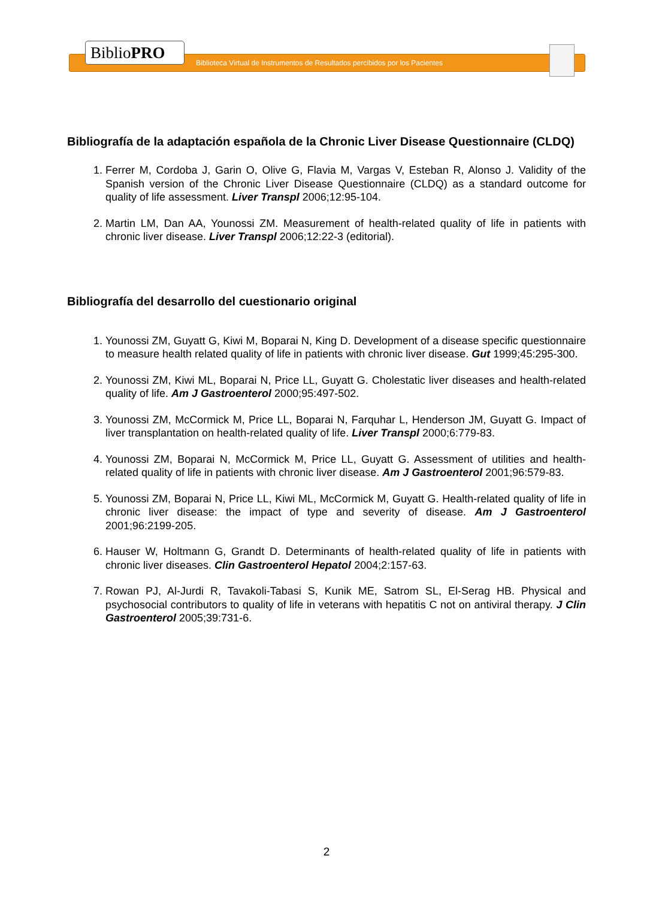BiblioPRO
Biblioteca Virtual de Instrumentos de Resultados percibidos por los Pacientes
Bibliografía de la adaptación española de la Chronic Liver Disease Questionnaire (CLDQ)
1. Ferrer M, Cordoba J, Garin O, Olive G, Flavia M, Vargas V, Esteban R, Alonso J. Validity of the Spanish version of the Chronic Liver Disease Questionnaire (CLDQ) as a standard outcome for quality of life assessment. Liver Transpl 2006;12:95-104.
2. Martin LM, Dan AA, Younossi ZM. Measurement of health-related quality of life in patients with chronic liver disease. Liver Transpl 2006;12:22-3 (editorial).
Bibliografía del desarrollo del cuestionario original
1. Younossi ZM, Guyatt G, Kiwi M, Boparai N, King D. Development of a disease specific questionnaire to measure health related quality of life in patients with chronic liver disease. Gut 1999;45:295-300.
2. Younossi ZM, Kiwi ML, Boparai N, Price LL, Guyatt G. Cholestatic liver diseases and health-related quality of life. Am J Gastroenterol 2000;95:497-502.
3. Younossi ZM, McCormick M, Price LL, Boparai N, Farquhar L, Henderson JM, Guyatt G. Impact of liver transplantation on health-related quality of life. Liver Transpl 2000;6:779-83.
4. Younossi ZM, Boparai N, McCormick M, Price LL, Guyatt G. Assessment of utilities and health-related quality of life in patients with chronic liver disease. Am J Gastroenterol 2001;96:579-83.
5. Younossi ZM, Boparai N, Price LL, Kiwi ML, McCormick M, Guyatt G. Health-related quality of life in chronic liver disease: the impact of type and severity of disease. Am J Gastroenterol 2001;96:2199-205.
6. Hauser W, Holtmann G, Grandt D. Determinants of health-related quality of life in patients with chronic liver diseases. Clin Gastroenterol Hepatol 2004;2:157-63.
7. Rowan PJ, Al-Jurdi R, Tavakoli-Tabasi S, Kunik ME, Satrom SL, El-Serag HB. Physical and psychosocial contributors to quality of life in veterans with hepatitis C not on antiviral therapy. J Clin Gastroenterol 2005;39:731-6.
2